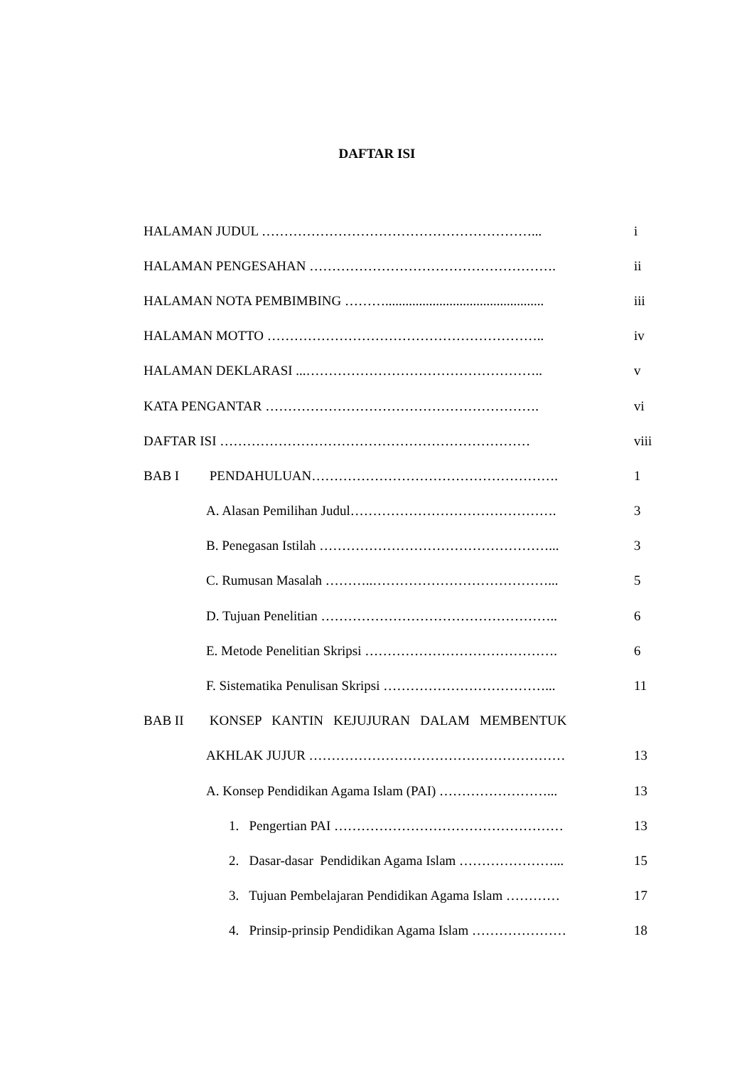DAFTAR ISI
HALAMAN JUDUL ……………………………………………………... i
HALAMAN PENGESAHAN ………………………………………………. ii
HALAMAN NOTA PEMBIMBING ………............................................... iii
HALAMAN MOTTO …………………………………………………….. iv
HALAMAN DEKLARASI ...…………………………………………….. v
KATA PENGANTAR ……………………………………………………. vi
DAFTAR ISI …………………………………………………………… viii
BAB I PENDAHULUAN………………………………………………. 1
A. Alasan Pemilihan Judul………………………………………. 3
B. Penegasan Istilah ……………………………………………... 3
C. Rumusan Masalah ………..…………………………………... 5
D. Tujuan Penelitian …………………………………………….. 6
E. Metode Penelitian Skripsi ……………………………………. 6
F. Sistematika Penulisan Skripsi ………………………………... 11
BAB II KONSEP KANTIN KEJUJURAN DALAM MEMBENTUK
AKHLAK JUJUR ………………………………………………… 13
A. Konsep Pendidikan Agama Islam (PAI) ……………………... 13
1. Pengertian PAI …………………………………………… 13
2. Dasar-dasar Pendidikan Agama Islam …………………... 15
3. Tujuan Pembelajaran Pendidikan Agama Islam ………… 17
4. Prinsip-prinsip Pendidikan Agama Islam ………………… 18